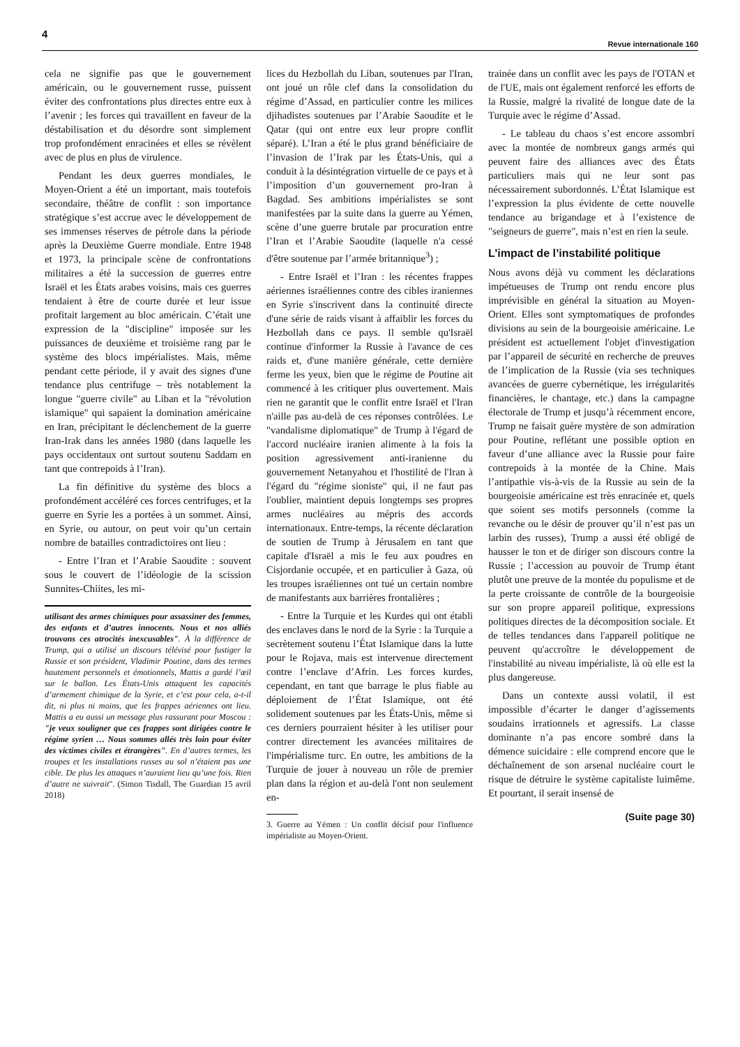4 Revue internationale 160
cela ne signifie pas que le gouvernement américain, ou le gouvernement russe, puissent éviter des confrontations plus directes entre eux à l’avenir ; les forces qui travaillent en faveur de la déstabilisation et du désordre sont simplement trop profondément enracinées et elles se révèlent avec de plus en plus de virulence.
Pendant les deux guerres mondiales, le Moyen-Orient a été un important, mais toutefois secondaire, théâtre de conflit : son importance stratégique s’est accrue avec le développement de ses immenses réserves de pétrole dans la période après la Deuxième Guerre mondiale. Entre 1948 et 1973, la principale scène de confrontations militaires a été la succession de guerres entre Israël et les États arabes voisins, mais ces guerres tendaient à être de courte durée et leur issue profitait largement au bloc américain. C’était une expression de la "discipline" imposée sur les puissances de deuxième et troisième rang par le système des blocs impérialistes. Mais, même pendant cette période, il y avait des signes d'une tendance plus centrifuge – très notablement la longue "guerre civile" au Liban et la "révolution islamique" qui sapaient la domination américaine en Iran, précipitant le déclenchement de la guerre Iran-Irak dans les années 1980 (dans laquelle les pays occidentaux ont surtout soutenu Saddam en tant que contrepoids à l’Iran).
La fin définitive du système des blocs a profondément accéléré ces forces centrifuges, et la guerre en Syrie les a portées à un sommet. Ainsi, en Syrie, ou autour, on peut voir qu’un certain nombre de batailles contradictoires ont lieu :
- Entre l’Iran et l’Arabie Saoudite : souvent sous le couvert de l’idéologie de la scission Sunnites-Chiites, les mi-
utilisant des armes chimiques pour assassiner des femmes, des enfants et d’autres innocents. Nous et nos alliés trouvons ces atrocités inexcusables". À la différence de Trump, qui a utilisé un discours télévisé pour fustiger la Russie et son président, Vladimir Poutine, dans des termes hautement personnels et émotionnels, Mattis a gardé l’œil sur le ballon. Les États-Unis attaquent les capacités d’armement chimique de la Syrie, et c’est pour cela, a-t-il dit, ni plus ni moins, que les frappes aériennes ont lieu. Mattis a eu aussi un message plus rassurant pour Moscou : "je veux souligner que ces frappes sont dirigées contre le régime syrien … Nous sommes allés très loin pour éviter des victimes civiles et étrangères". En d’autres termes, les troupes et les installations russes au sol n’étaient pas une cible. De plus les attaques n’auraient lieu qu’une fois. Rien d’autre ne suivrait". (Simon Tisdall, The Guardian 15 avril 2018)
lices du Hezbollah du Liban, soutenues par l'Iran, ont joué un rôle clef dans la consolidation du régime d’Assad, en particulier contre les milices djihadistes soutenues par l’Arabie Saoudite et le Qatar (qui ont entre eux leur propre conflit séparé). L’Iran a été le plus grand bénéficiaire de l’invasion de l’Irak par les États-Unis, qui a conduit à la désintégration virtuelle de ce pays et à l’imposition d’un gouvernement pro-Iran à Bagdad. Ses ambitions impérialistes se sont manifestées par la suite dans la guerre au Yémen, scène d’une guerre brutale par procuration entre l’Iran et l’Arabie Saoudite (laquelle n'a cessé d'être soutenue par l’armée britannique<sup>3</sup>) ;
- Entre Israël et l’Iran : les récentes frappes aériennes israéliennes contre des cibles iraniennes en Syrie s'inscrivent dans la continuité directe d'une série de raids visant à affaiblir les forces du Hezbollah dans ce pays. Il semble qu'Israël continue d'informer la Russie à l'avance de ces raids et, d'une manière générale, cette dernière ferme les yeux, bien que le régime de Poutine ait commencé à les critiquer plus ouvertement. Mais rien ne garantit que le conflit entre Israël et l'Iran n'aille pas au-delà de ces réponses contrôlées. Le "vandalisme diplomatique" de Trump à l'égard de l'accord nucléaire iranien alimente à la fois la position agressivement anti-iranienne du gouvernement Netanyahou et l'hostilité de l'Iran à l'égard du "régime sioniste" qui, il ne faut pas l'oublier, maintient depuis longtemps ses propres armes nucléaires au mépris des accords internationaux. Entre-temps, la récente déclaration de soutien de Trump à Jérusalem en tant que capitale d'Israël a mis le feu aux poudres en Cisjordanie occupée, et en particulier à Gaza, où les troupes israéliennes ont tué un certain nombre de manifestants aux barrières frontalières ;
- Entre la Turquie et les Kurdes qui ont établi des enclaves dans le nord de la Syrie : la Turquie a secrètement soutenu l’État Islamique dans la lutte pour le Rojava, mais est intervenue directement contre l’enclave d’Afrin. Les forces kurdes, cependant, en tant que barrage le plus fiable au déploiement de l’État Islamique, ont été solidement soutenues par les États-Unis, même si ces derniers pourraient hésiter à les utiliser pour contrer directement les avancées militaires de l'impérialisme turc. En outre, les ambitions de la Turquie de jouer à nouveau un rôle de premier plan dans la région et au-delà l'ont non seulement en-
3. Guerre au Yémen : Un conflit décisif pour l'influence impérialiste au Moyen-Orient.
trainée dans un conflit avec les pays de l'OTAN et de l'UE, mais ont également renforcé les efforts de la Russie, malgré la rivalité de longue date de la Turquie avec le régime d’Assad.
- Le tableau du chaos s’est encore assombri avec la montée de nombreux gangs armés qui peuvent faire des alliances avec des États particuliers mais qui ne leur sont pas nécessairement subordonnés. L’État Islamique est l’expression la plus évidente de cette nouvelle tendance au brigandage et à l’existence de "seigneurs de guerre", mais n’est en rien la seule.
L’impact de l’instabilité politique
Nous avons déjà vu comment les déclarations impétueuses de Trump ont rendu encore plus imprévisible en général la situation au Moyen-Orient. Elles sont symptomatiques de profondes divisions au sein de la bourgeoisie américaine. Le président est actuellement l'objet d'investigation par l’appareil de sécurité en recherche de preuves de l’implication de la Russie (via ses techniques avancées de guerre cybernétique, les irrégularités financières, le chantage, etc.) dans la campagne électorale de Trump et jusqu’à récemment encore, Trump ne faisait guère mystère de son admiration pour Poutine, reflétant une possible option en faveur d’une alliance avec la Russie pour faire contrepoids à la montée de la Chine. Mais l’antipathie vis-à-vis de la Russie au sein de la bourgeoisie américaine est très enracinée et, quels que soient ses motifs personnels (comme la revanche ou le désir de prouver qu’il n’est pas un larbin des russes), Trump a aussi été obligé de hausser le ton et de diriger son discours contre la Russie ; l’accession au pouvoir de Trump étant plutôt une preuve de la montée du populisme et de la perte croissante de contrôle de la bourgeoisie sur son propre appareil politique, expressions politiques directes de la décomposition sociale. Et de telles tendances dans l'appareil politique ne peuvent qu'accroître le développement de l'instabilité au niveau impérialiste, là où elle est la plus dangereuse.
Dans un contexte aussi volatil, il est impossible d’écarter le danger d’agissements soudains irrationnels et agressifs. La classe dominante n’a pas encore sombré dans la démence suicidaire : elle comprend encore que le déchaînement de son arsenal nucléaire court le risque de détruire le système capitaliste luimême. Et pourtant, il serait insensé de
(Suite page 30)